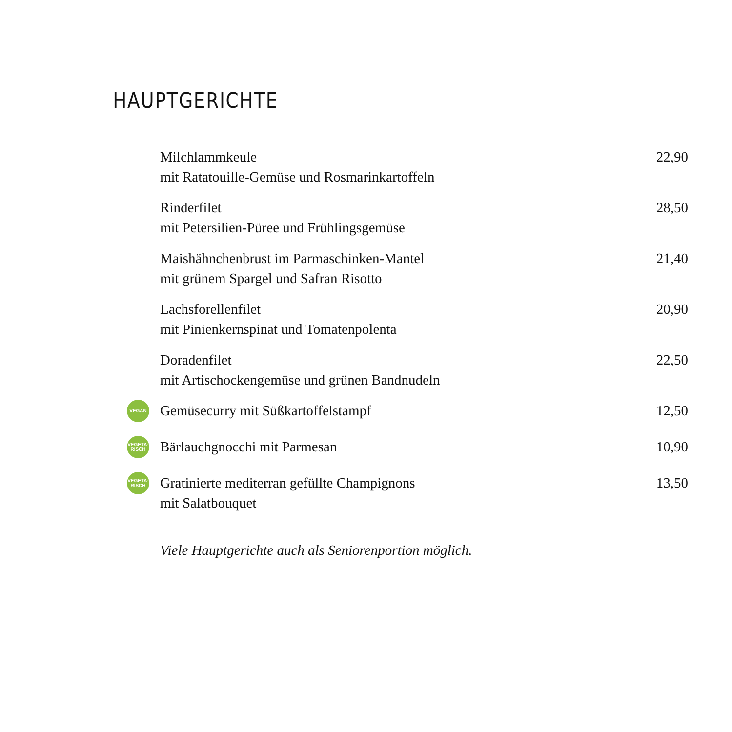HAUPTGERICHTE
Milchlammkeule
mit Ratatouille-Gemüse und Rosmarinkartoffeln
22,90
Rinderfilet
mit Petersilien-Püree und Frühlingsgemüse
28,50
Maishähnchenbrust im Parmaschinken-Mantel
mit grünem Spargel und Safran Risotto
21,40
Lachsforellenfilet
mit Pinienkernspinat und Tomatenpolenta
20,90
Doradenfilet
mit Artischockengemüse und grünen Bandnudeln
22,50
VEGAN
Gemüsecurry mit Süßkartoffelstampf
12,50
VEGETA-
RISCH
Bärlauchgnocchi mit Parmesan 10,90
VEGETA-
RISCH
Gratinierte mediterran gefüllte Champignons
mit Salatbouquet
13,50
Viele Hauptgerichte auch als Seniorenportion möglich.